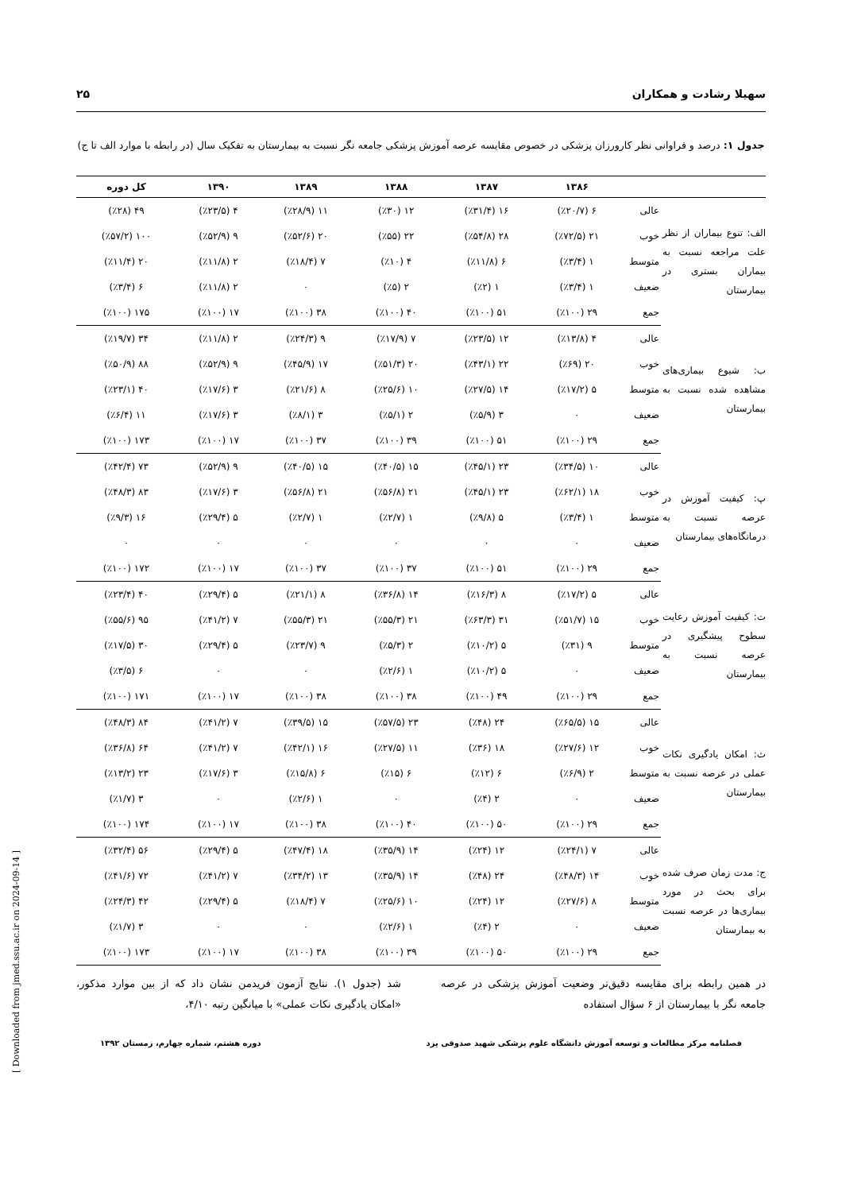سهیلا رشادت و همکاران ۲۵
جدول ۱: درصد و فراوانی نظر کارورزان پزشکی در خصوص مقایسه عرصه آموزش پزشکی جامعه نگر نسبت به بیمارستان به تفکیک سال (در رابطه با موارد الف تا ج)
| | | ۱۳۸۶ | ۱۳۸۷ | ۱۳۸۸ | ۱۳۸۹ | ۱۳۹۰ | کل دوره |
| --- | --- | --- | --- | --- | --- | --- | --- |
| الف: تنوع بیماران از نظر علت مراجعه نسبت به بیماران بستری در بیمارستان | عالی | ۶ (٪۲۰/۷) | ۱۶ (٪۳۱/۴) | ۱۲ (٪۳۰) | ۱۱ (٪۲۸/۹) | ۴ (٪۲۳/۵) | ۴۹ (٪۲۸) |
| | خوب | ۲۱ (٪۷۲/۵) | ۲۸ (٪۵۴/۸) | ۲۲ (٪۵۵) | ۲۰ (٪۵۲/۶) | ۹ (٪۵۲/۹) | ۱۰۰ (٪۵۷/۲) |
| | متوسط | ۱ (٪۳/۴) | ۶ (٪۱۱/۸) | ۴ (٪۱۰) | ۷ (٪۱۸/۴) | ۲ (٪۱۱/۸) | ۲۰ (٪۱۱/۴) |
| | ضعیف | ۱ (٪۳/۴) | ۱ (٪۲) | ۲ (٪۵) | ۰ | ۲ (٪۱۱/۸) | ۶ (٪۳/۴) |
| | جمع | ۲۹ (٪۱۰۰) | ۵۱ (٪۱۰۰) | ۴۰ (٪۱۰۰) | ۳۸ (٪۱۰۰) | ۱۷ (٪۱۰۰) | ۱۷۵ (٪۱۰۰) |
| ب: شیوع بیماری‌های مشاهده شده نسبت به بیمارستان | عالی | ۴ (٪۱۳/۸) | ۱۲ (٪۲۳/۵) | ۷ (٪۱۷/۹) | ۹ (٪۲۴/۳) | ۲ (٪۱۱/۸) | ۳۴ (٪۱۹/۷) |
| | خوب | ۲۰ (٪۶۹) | ۲۲ (٪۴۳/۱) | ۲۰ (٪۵۱/۳) | ۱۷ (٪۴۵/۹) | ۹ (٪۵۲/۹) | ۸۸ (٪۵۰/۹) |
| | متوسط | ۵ (٪۱۷/۲) | ۱۴ (٪۲۷/۵) | ۱۰ (٪۲۵/۶) | ۸ (٪۲۱/۶) | ۳ (٪۱۷/۶) | ۴۰ (٪۲۳/۱) |
| | ضعیف | ۰ | ۳ (٪۵/۹) | ۲ (٪۵/۱) | ۳ (٪۸/۱) | ۳ (٪۱۷/۶) | ۱۱ (٪۶/۴) |
| | جمع | ۲۹ (٪۱۰۰) | ۵۱ (٪۱۰۰) | ۳۹ (٪۱۰۰) | ۳۷ (٪۱۰۰) | ۱۷ (٪۱۰۰) | ۱۷۳ (٪۱۰۰) |
| پ: کیفیت آموزش در عرصه نسبت به درمانگاه‌های بیمارستان | عالی | ۱۰ (٪۳۴/۵) | ۲۳ (٪۴۵/۱) | ۱۵ (٪۴۰/۵) | ۱۵ (٪۴۰/۵) | ۹ (٪۵۲/۹) | ۷۳ (٪۴۲/۴) |
| | خوب | ۱۸ (٪۶۲/۱) | ۲۳ (٪۴۵/۱) | ۲۱ (٪۵۶/۸) | ۲۱ (٪۵۶/۸) | ۳ (٪۱۷/۶) | ۸۳ (٪۴۸/۳) |
| | متوسط | ۱ (٪۳/۴) | ۵ (٪۹/۸) | ۱ (٪۲/۷) | ۱ (٪۲/۷) | ۵ (٪۲۹/۴) | ۱۶ (٪۹/۳) |
| | ضعیف | ۰ | ۰ | ۰ | ۰ | ۰ | ۰ |
| | جمع | ۲۹ (٪۱۰۰) | ۵۱ (٪۱۰۰) | ۳۷ (٪۱۰۰) | ۳۷ (٪۱۰۰) | ۱۷ (٪۱۰۰) | ۱۷۲ (٪۱۰۰) |
| ت: کیفیت آموزش رعایت سطوح پیشگیری در عرصه نسبت به بیمارستان | عالی | ۵ (٪۱۷/۲) | ۸ (٪۱۶/۳) | ۱۴ (٪۳۶/۸) | ۸ (٪۲۱/۱) | ۵ (٪۲۹/۴) | ۴۰ (٪۲۳/۴) |
| | خوب | ۱۵ (٪۵۱/۷) | ۳۱ (٪۶۳/۳) | ۲۱ (٪۵۵/۳) | ۲۱ (٪۵۵/۳) | ۷ (٪۴۱/۲) | ۹۵ (٪۵۵/۶) |
| | متوسط | ۹ (٪۳۱) | ۵ (٪۱۰/۲) | ۲ (٪۵/۳) | ۹ (٪۲۳/۷) | ۵ (٪۲۹/۴) | ۳۰ (٪۱۷/۵) |
| | ضعیف | ۰ | ۵ (٪۱۰/۲) | ۱ (٪۲/۶) | ۰ | ۰ | ۶ (٪۳/۵) |
| | جمع | ۲۹ (٪۱۰۰) | ۴۹ (٪۱۰۰) | ۳۸ (٪۱۰۰) | ۳۸ (٪۱۰۰) | ۱۷ (٪۱۰۰) | ۱۷۱ (٪۱۰۰) |
| ث: امکان یادگیری نکات عملی در عرصه نسبت به بیمارستان | عالی | ۱۵ (٪۶۵/۵) | ۲۴ (٪۴۸) | ۲۳ (٪۵۷/۵) | ۱۵ (٪۳۹/۵) | ۷ (٪۴۱/۲) | ۸۴ (٪۴۸/۳) |
| | خوب | ۱۲ (٪۲۷/۶) | ۱۸ (٪۳۶) | ۱۱ (٪۲۷/۵) | ۱۶ (٪۴۲/۱) | ۷ (٪۴۱/۲) | ۶۴ (٪۳۶/۸) |
| | متوسط | ۲ (٪۶/۹) | ۶ (٪۱۲) | ۶ (٪۱۵) | ۶ (٪۱۵/۸) | ۳ (٪۱۷/۶) | ۲۳ (٪۱۳/۲) |
| | ضعیف | ۰ | ۲ (٪۴) | ۰ | ۱ (٪۲/۶) | ۰ | ۳ (٪۱/۷) |
| | جمع | ۲۹ (٪۱۰۰) | ۵۰ (٪۱۰۰) | ۴۰ (٪۱۰۰) | ۳۸ (٪۱۰۰) | ۱۷ (٪۱۰۰) | ۱۷۴ (٪۱۰۰) |
| ج: مدت زمان صرف شده برای بحث در مورد بیماری‌ها در عرصه نسبت به بیمارستان | عالی | ۷ (٪۲۴/۱) | ۱۲ (٪۲۴) | ۱۴ (٪۳۵/۹) | ۱۸ (٪۴۷/۴) | ۵ (٪۲۹/۴) | ۵۶ (٪۳۲/۴) |
| | خوب | ۱۴ (٪۴۸/۳) | ۲۴ (٪۴۸) | ۱۴ (٪۳۵/۹) | ۱۳ (٪۳۴/۲) | ۷ (٪۴۱/۲) | ۷۲ (٪۴۱/۶) |
| | متوسط | ۸ (٪۲۷/۶) | ۱۲ (٪۲۴) | ۱۰ (٪۲۵/۶) | ۷ (٪۱۸/۴) | ۵ (٪۲۹/۴) | ۴۲ (٪۲۴/۳) |
| | ضعیف | ۰ | ۲ (٪۴) | ۱ (٪۲/۶) | ۰ | ۰ | ۳ (٪۱/۷) |
| | جمع | ۲۹ (٪۱۰۰) | ۵۰ (٪۱۰۰) | ۳۹ (٪۱۰۰) | ۳۸ (٪۱۰۰) | ۱۷ (٪۱۰۰) | ۱۷۳ (٪۱۰۰) |
در همین رابطه برای مقایسه دقیق‌تر وضعیت آموزش پزشکی در عرصه جامعه نگر با بیمارستان از ۶ سؤال استفاده
شد (جدول ۱). نتایج آزمون فریدمن نشان داد که از بین موارد مذکور، «امکان یادگیری نکات عملی» با میانگین رتبه ۴/۱۰،
فصلنامه مرکز مطالعات و توسعه آموزش دانشگاه علوم پزشکی شهید صدوقی یزد دوره هشتم، شماره چهارم، زمستان ۱۳۹۲
[ Downloaded from jmed.ssu.ac.ir on 2024-09-14 ]